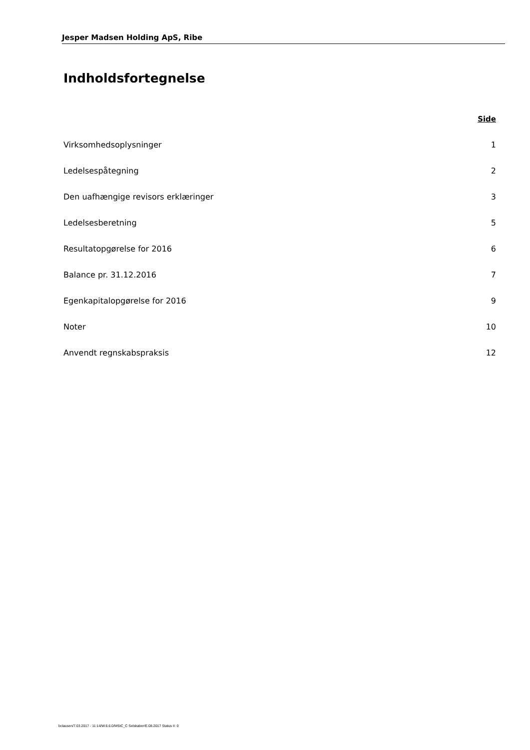Jesper Madsen Holding ApS, Ribe
Indholdsfortegnelse
Side
Virksomhedsoplysninger 1
Ledelsespåtegning 2
Den uafhængige revisors erklæringer 3
Ledelsesberetning 5
Resultatopgørelse for 2016 6
Balance pr. 31.12.2016 7
Egenkapitalopgørelse for 2016 9
Noter 10
Anvendt regnskabspraksis 12
bclausen/7.03.2017 - 11:14/W.6.6.0/MStC_C Selskaber/E.08.2017 Status II: 0